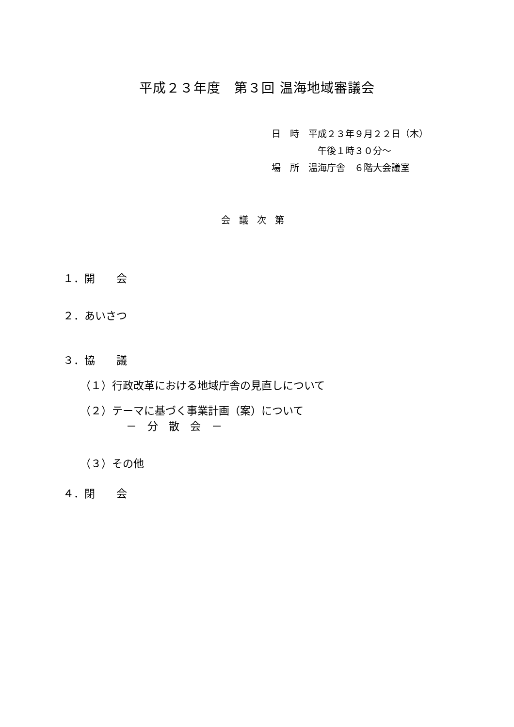平成２３年度　第３回 温海地域審議会
日　時　平成２３年９月２２日（木）
午後１時３０分～
場　所　温海庁舎　６階大会議室
会議次第
１．開　　会
２．あいさつ
３．協　　議
（１）行政改革における地域庁舎の見直しについて
（２）テーマに基づく事業計画（案）について
－　分　散　会　－
（３）その他
４．閉　　会